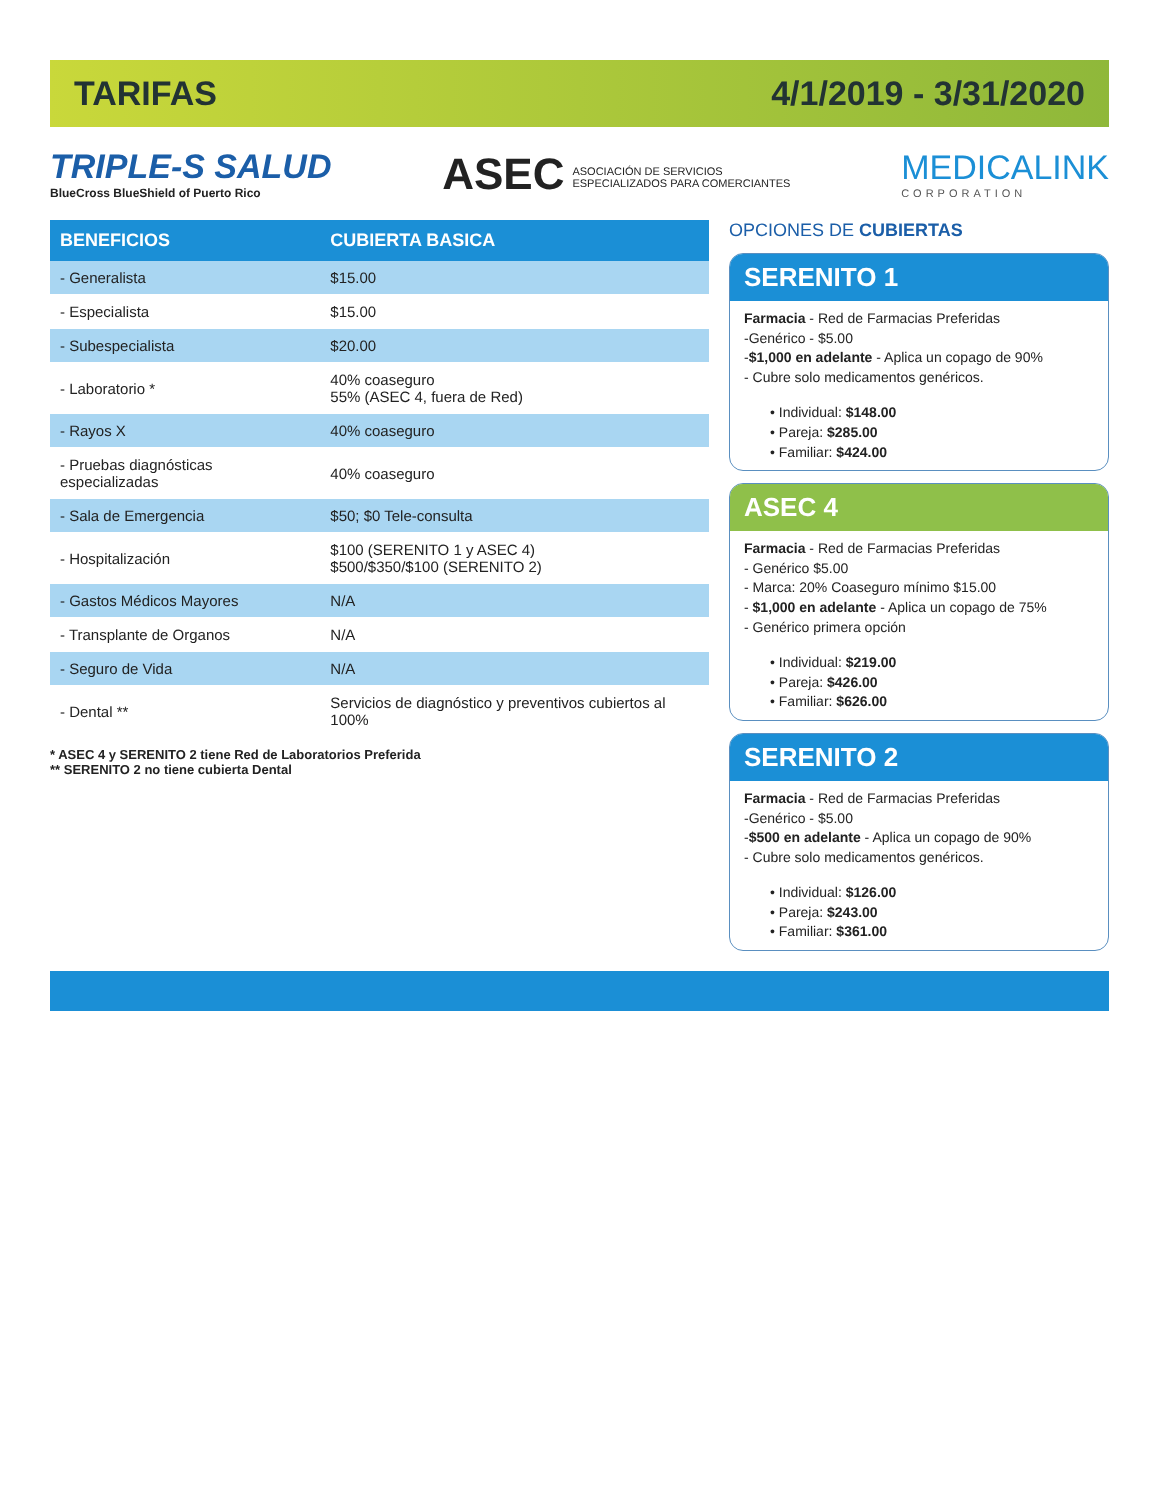TARIFAS 4/1/2019 - 3/31/2020
TRIPLE-S SALUD
BlueCross BlueShield of Puerto Rico
ASEC ASOCIACIÓN DE SERVICIOS
ESPECIALIZADOS PARA COMERCIANTES
MEDICALINK
CORPORATION
| BENEFICIOS | CUBIERTA BASICA |
| --- | --- |
| - Generalista | $15.00 |
| - Especialista | $15.00 |
| - Subespecialista | $20.00 |
| - Laboratorio * | 40% coaseguro 55% (ASEC 4, fuera de Red) |
| - Rayos X | 40% coaseguro |
| - Pruebas diagnósticas especializadas | 40% coaseguro |
| - Sala de Emergencia | $50; $0 Tele-consulta |
| - Hospitalización | $100 (SERENITO 1 y ASEC 4) $500/$350/$100 (SERENITO 2) |
| - Gastos Médicos Mayores | N/A |
| - Transplante de Organos | N/A |
| - Seguro de Vida | N/A |
| - Dental ** | Servicios de diagnóstico y preventivos cubiertos al 100% |
* ASEC 4 y SERENITO 2 tiene Red de Laboratorios Preferida
** SERENITO 2 no tiene cubierta Dental
OPCIONES DE CUBIERTAS
SERENITO 1
Farmacia - Red de Farmacias Preferidas
-Genérico - $5.00
-$1,000 en adelante - Aplica un copago de 90%
- Cubre solo medicamentos genéricos.
• Individual: $148.00
• Pareja: $285.00
• Familiar: $424.00
ASEC 4
Farmacia - Red de Farmacias Preferidas
- Genérico $5.00
- Marca: 20% Coaseguro mínimo $15.00
- $1,000 en adelante - Aplica un copago de 75%
- Genérico primera opción
• Individual: $219.00
• Pareja: $426.00
• Familiar: $626.00
SERENITO 2
Farmacia - Red de Farmacias Preferidas
-Genérico - $5.00
-$500 en adelante - Aplica un copago de 90%
- Cubre solo medicamentos genéricos.
• Individual: $126.00
• Pareja: $243.00
• Familiar: $361.00